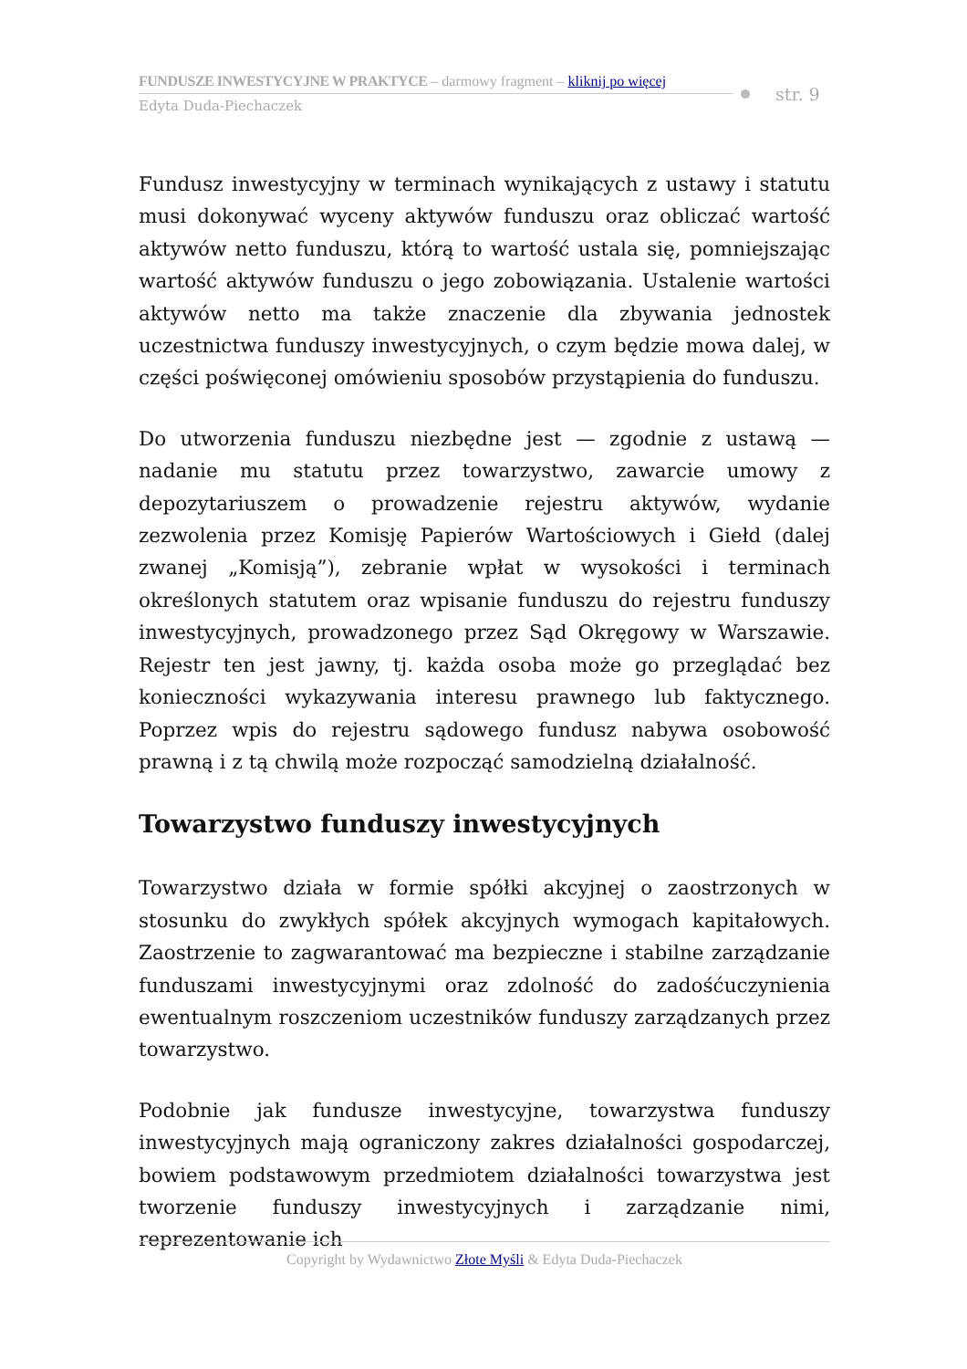FUNDUSZE INWESTYCYJNE W PRAKTYCE – darmowy fragment – kliknij po więcej
Edyta Duda-Piechaczek
str. 9
Fundusz inwestycyjny w terminach wynikających z ustawy i statutu musi dokonywać wyceny aktywów funduszu oraz obliczać wartość aktywów netto funduszu, którą to wartość ustala się, pomniejszając wartość aktywów funduszu o jego zobowiązania. Ustalenie wartości aktywów netto ma także znaczenie dla zbywania jednostek uczestnictwa funduszy inwestycyjnych, o czym będzie mowa dalej, w części poświęconej omówieniu sposobów przystąpienia do funduszu.
Do utworzenia funduszu niezbędne jest — zgodnie z ustawą — nadanie mu statutu przez towarzystwo, zawarcie umowy z depozytariuszem o prowadzenie rejestru aktywów, wydanie zezwolenia przez Komisję Papierów Wartościowych i Giełd (dalej zwanej „Komisją”), zebranie wpłat w wysokości i terminach określonych statutem oraz wpisanie funduszu do rejestru funduszy inwestycyjnych, prowadzonego przez Sąd Okręgowy w Warszawie. Rejestr ten jest jawny, tj. każda osoba może go przeglądać bez konieczności wykazywania interesu prawnego lub faktycznego. Poprzez wpis do rejestru sądowego fundusz nabywa osobowość prawną i z tą chwilą może rozpocząć samodzielną działalność.
Towarzystwo funduszy inwestycyjnych
Towarzystwo działa w formie spółki akcyjnej o zaostrzonych w stosunku do zwykłych spółek akcyjnych wymogach kapitałowych. Zaostrzenie to zagwarantować ma bezpieczne i stabilne zarządzanie funduszami inwestycyjnymi oraz zdolność do zadośćuczynienia ewentualnym roszczeniom uczestników funduszy zarządzanych przez towarzystwo.
Podobnie jak fundusze inwestycyjne, towarzystwa funduszy inwestycyjnych mają ograniczony zakres działalności gospodarczej, bowiem podstawowym przedmiotem działalności towarzystwa jest tworzenie funduszy inwestycyjnych i zarządzanie nimi, reprezentowanie ich
Copyright by Wydawnictwo Złote Myśli & Edyta Duda-Piechaczek